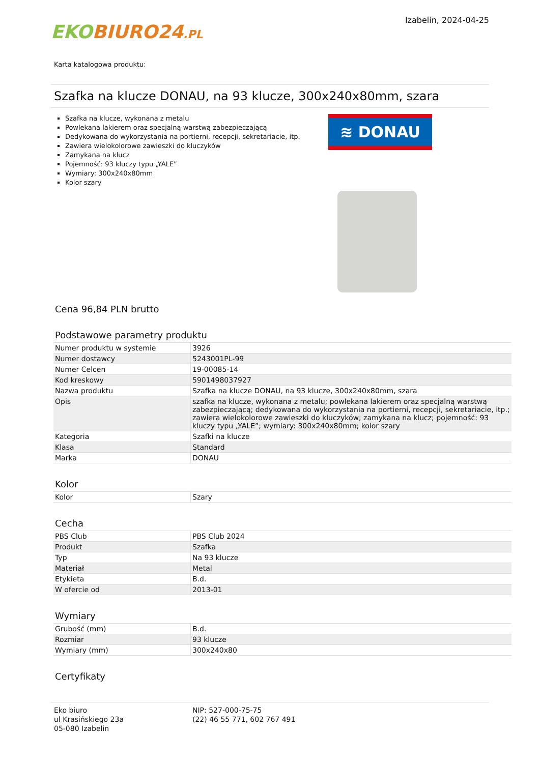EKO BIURO24.PL
Izabelin, 2024-04-25
Karta katalogowa produktu:
Szafka na klucze DONAU, na 93 klucze, 300x240x80mm, szara
Szafka na klucze, wykonana z metalu
Powlekana lakierem oraz specjalną warstwą zabezpieczającą
Dedykowana do wykorzystania na portierni, recepcji, sekretariacie, itp.
Zawiera wielokolorowe zawieszki do kluczyków
Zamykana na klucz
Pojemność: 93 kluczy typu „YALE”
Wymiary: 300x240x80mm
Kolor szary
≋ DONAU
Cena 96,84 PLN brutto
Podstawowe parametry produktu
| Numer produktu w systemie | 3926 |
| Numer dostawcy | 5243001PL-99 |
| Numer Celcen | 19-00085-14 |
| Kod kreskowy | 5901498037927 |
| Nazwa produktu | Szafka na klucze DONAU, na 93 klucze, 300x240x80mm, szara |
| Opis | szafka na klucze, wykonana z metalu; powlekana lakierem oraz specjalną warstwą zabezpieczającą; dedykowana do wykorzystania na portierni, recepcji, sekretariacie, itp.; zawiera wielokolorowe zawieszki do kluczyków; zamykana na klucz; pojemność: 93 kluczy typu „YALE”; wymiary: 300x240x80mm; kolor szary |
| Kategoria | Szafki na klucze |
| Klasa | Standard |
| Marka | DONAU |
Kolor
| Kolor | Szary |
Cecha
| PBS Club | PBS Club 2024 |
| Produkt | Szafka |
| Typ | Na 93 klucze |
| Materiał | Metal |
| Etykieta | B.d. |
| W ofercie od | 2013-01 |
Wymiary
| Grubość (mm) | B.d. |
| Rozmiar | 93 klucze |
| Wymiary (mm) | 300x240x80 |
Certyfikaty
Eko biuro
ul Krasińskiego 23a
05-080 Izabelin
NIP: 527-000-75-75
(22) 46 55 771, 602 767 491